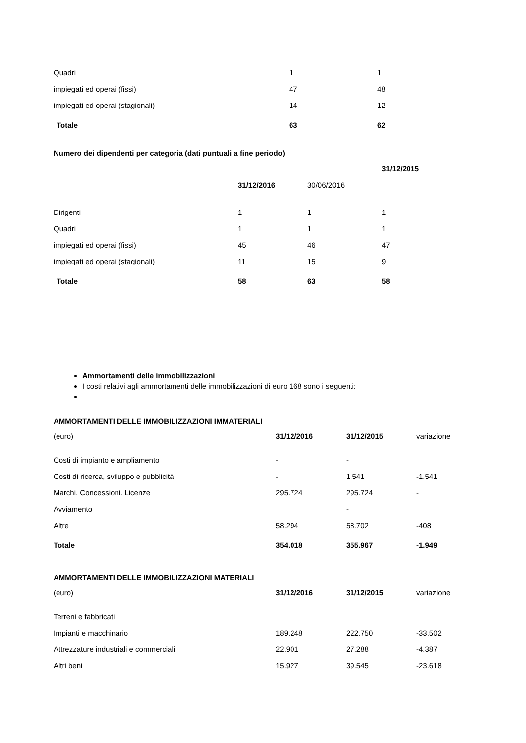| Quadri | 1 | 1 |
| impiegati ed operai (fissi) | 47 | 48 |
| impiegati ed operai (stagionali) | 14 | 12 |
| Totale | 63 | 62 |
Numero dei dipendenti per categoria (dati puntuali a fine periodo)
| | 31/12/2016 | 30/06/2016 | 31/12/2015 |
| Dirigenti | 1 | 1 | 1 |
| Quadri | 1 | 1 | 1 |
| impiegati ed operai (fissi) | 45 | 46 | 47 |
| impiegati ed operai (stagionali) | 11 | 15 | 9 |
| Totale | 58 | 63 | 58 |
Ammortamenti delle immobilizzazioni
I costi relativi agli ammortamenti delle immobilizzazioni di euro 168 sono i seguenti:
AMMORTAMENTI DELLE IMMOBILIZZAZIONI IMMATERIALI
| (euro) | 31/12/2016 | 31/12/2015 | variazione |
| Costi di impianto e ampliamento | - | - | |
| Costi di ricerca, sviluppo e pubblicità | - | 1.541 | -1.541 |
| Marchi. Concessioni. Licenze | 295.724 | 295.724 | - |
| Avviamento | | - | |
| Altre | 58.294 | 58.702 | -408 |
| Totale | 354.018 | 355.967 | -1.949 |
AMMORTAMENTI DELLE IMMOBILIZZAZIONI MATERIALI
| (euro) | 31/12/2016 | 31/12/2015 | variazione |
| Terreni e fabbricati | | | |
| Impianti e macchinario | 189.248 | 222.750 | -33.502 |
| Attrezzature industriali e commerciali | 22.901 | 27.288 | -4.387 |
| Altri beni | 15.927 | 39.545 | -23.618 |